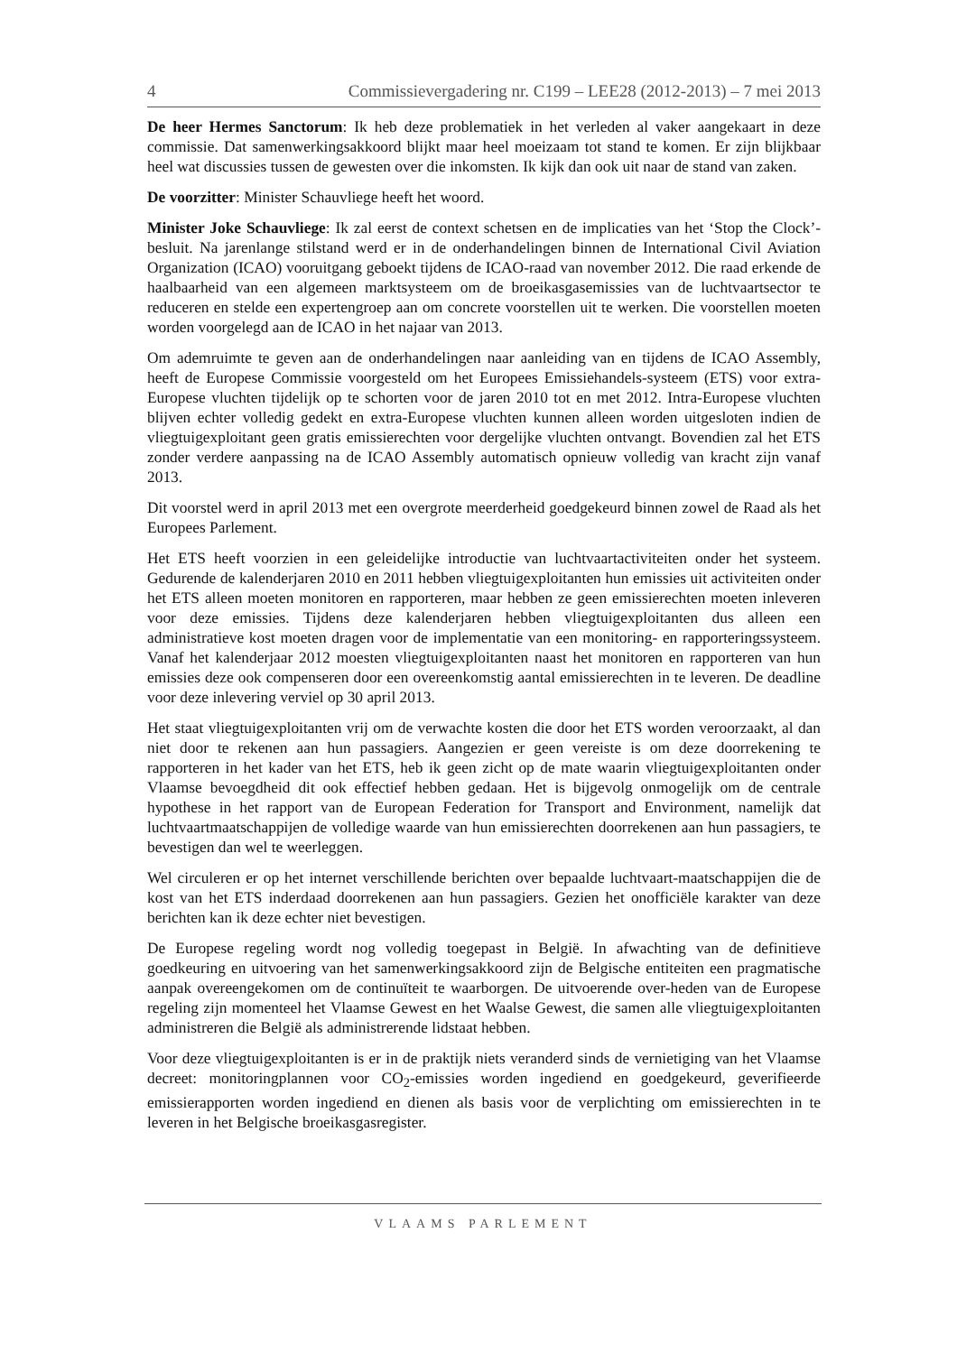4 Commissievergadering nr. C199 – LEE28 (2012-2013) – 7 mei 2013
De heer Hermes Sanctorum: Ik heb deze problematiek in het verleden al vaker aangekaart in deze commissie. Dat samenwerkingsakkoord blijkt maar heel moeizaam tot stand te komen. Er zijn blijkbaar heel wat discussies tussen de gewesten over die inkomsten. Ik kijk dan ook uit naar de stand van zaken.
De voorzitter: Minister Schauvliege heeft het woord.
Minister Joke Schauvliege: Ik zal eerst de context schetsen en de implicaties van het ‘Stop the Clock’-besluit. Na jarenlange stilstand werd er in de onderhandelingen binnen de International Civil Aviation Organization (ICAO) vooruitgang geboekt tijdens de ICAO-raad van november 2012. Die raad erkende de haalbaarheid van een algemeen marktsysteem om de broeikasgasemissies van de luchtvaartsector te reduceren en stelde een expertengroep aan om concrete voorstellen uit te werken. Die voorstellen moeten worden voorgelegd aan de ICAO in het najaar van 2013.
Om ademruimte te geven aan de onderhandelingen naar aanleiding van en tijdens de ICAO Assembly, heeft de Europese Commissie voorgesteld om het Europees Emissiehandels-systeem (ETS) voor extra-Europese vluchten tijdelijk op te schorten voor de jaren 2010 tot en met 2012. Intra-Europese vluchten blijven echter volledig gedekt en extra-Europese vluchten kunnen alleen worden uitgesloten indien de vliegtuigexploitant geen gratis emissierechten voor dergelijke vluchten ontvangt. Bovendien zal het ETS zonder verdere aanpassing na de ICAO Assembly automatisch opnieuw volledig van kracht zijn vanaf 2013.
Dit voorstel werd in april 2013 met een overgrote meerderheid goedgekeurd binnen zowel de Raad als het Europees Parlement.
Het ETS heeft voorzien in een geleidelijke introductie van luchtvaartactiviteiten onder het systeem. Gedurende de kalenderjaren 2010 en 2011 hebben vliegtuigexploitanten hun emissies uit activiteiten onder het ETS alleen moeten monitoren en rapporteren, maar hebben ze geen emissierechten moeten inleveren voor deze emissies. Tijdens deze kalenderjaren hebben vliegtuigexploitanten dus alleen een administratieve kost moeten dragen voor de implementatie van een monitoring- en rapporteringssysteem. Vanaf het kalenderjaar 2012 moesten vliegtuigexploitanten naast het monitoren en rapporteren van hun emissies deze ook compenseren door een overeenkomstig aantal emissierechten in te leveren. De deadline voor deze inlevering verviel op 30 april 2013.
Het staat vliegtuigexploitanten vrij om de verwachte kosten die door het ETS worden veroorzaakt, al dan niet door te rekenen aan hun passagiers. Aangezien er geen vereiste is om deze doorrekening te rapporteren in het kader van het ETS, heb ik geen zicht op de mate waarin vliegtuigexploitanten onder Vlaamse bevoegdheid dit ook effectief hebben gedaan. Het is bijgevolg onmogelijk om de centrale hypothese in het rapport van de European Federation for Transport and Environment, namelijk dat luchtvaartmaatschappijen de volledige waarde van hun emissierechten doorrekenen aan hun passagiers, te bevestigen dan wel te weerleggen.
Wel circuleren er op het internet verschillende berichten over bepaalde luchtvaart-maatschappijen die de kost van het ETS inderdaad doorrekenen aan hun passagiers. Gezien het onofficiële karakter van deze berichten kan ik deze echter niet bevestigen.
De Europese regeling wordt nog volledig toegepast in België. In afwachting van de definitieve goedkeuring en uitvoering van het samenwerkingsakkoord zijn de Belgische entiteiten een pragmatische aanpak overeengekomen om de continuïteit te waarborgen. De uitvoerende over-heden van de Europese regeling zijn momenteel het Vlaamse Gewest en het Waalse Gewest, die samen alle vliegtuigexploitanten administreren die België als administrerende lidstaat hebben.
Voor deze vliegtuigexploitanten is er in de praktijk niets veranderd sinds de vernietiging van het Vlaamse decreet: monitoringplannen voor CO<sub>2</sub>-emissies worden ingediend en goedgekeurd, geverifieerde emissierapporten worden ingediend en dienen als basis voor de verplichting om emissierechten in te leveren in het Belgische broeikasgasregister.
VLAAMS PARLEMENT